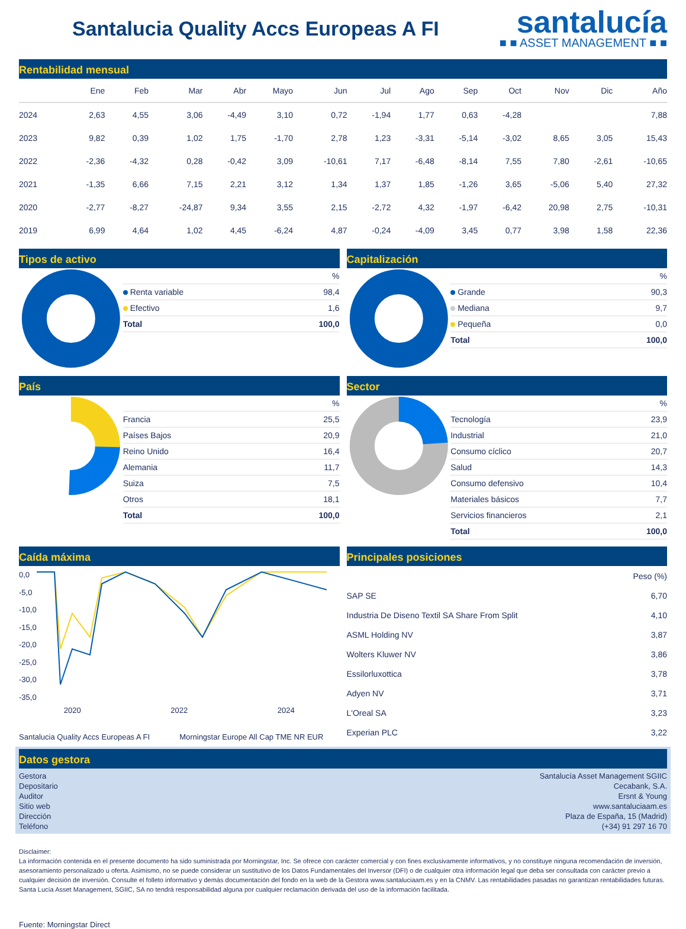Santalucia Quality Accs Europeas A FI
santalucía
■ ■ ASSET MANAGEMENT ■ ■
Rentabilidad mensual
| | Ene | Feb | Mar | Abr | Mayo | Jun | Jul | Ago | Sep | Oct | Nov | Dic | Año |
| --- | --- | --- | --- | --- | --- | --- | --- | --- | --- | --- | --- | --- | --- |
| 2024 | 2,63 | 4,55 | 3,06 | -4,49 | 3,10 | 0,72 | -1,94 | 1,77 | 0,63 | -4,28 | | | 7,88 |
| 2023 | 9,82 | 0,39 | 1,02 | 1,75 | -1,70 | 2,78 | 1,23 | -3,31 | -5,14 | -3,02 | 8,65 | 3,05 | 15,43 |
| 2022 | -2,36 | -4,32 | 0,28 | -0,42 | 3,09 | -10,61 | 7,17 | -6,48 | -8,14 | 7,55 | 7,80 | -2,61 | -10,65 |
| 2021 | -1,35 | 6,66 | 7,15 | 2,21 | 3,12 | 1,34 | 1,37 | 1,85 | -1,26 | 3,65 | -5,06 | 5,40 | 27,32 |
| 2020 | -2,77 | -8,27 | -24,87 | 9,34 | 3,55 | 2,15 | -2,72 | 4,32 | -1,97 | -6,42 | 20,98 | 2,75 | -10,31 |
| 2019 | 6,99 | 4,64 | 1,02 | 4,45 | -6,24 | 4,87 | -0,24 | -4,09 | 3,45 | 0,77 | 3,98 | 1,58 | 22,36 |
Tipos de activo
| | % |
| Renta variable | 98,4 |
| Efectivo | 1,6 |
| Total | 100,0 |
Capitalización
| | % |
| Grande | 90,3 |
| Mediana | 9,7 |
| Pequeña | 0,0 |
| Total | 100,0 |
País
| | % |
| Francia | 25,5 |
| Países Bajos | 20,9 |
| Reino Unido | 16,4 |
| Alemania | 11,7 |
| Suiza | 7,5 |
| Otros | 18,1 |
| Total | 100,0 |
Sector
| | % |
| Tecnología | 23,9 |
| Industrial | 21,0 |
| Consumo cíclico | 20,7 |
| Salud | 14,3 |
| Consumo defensivo | 10,4 |
| Materiales básicos | 7,7 |
| Servicios financieros | 2,1 |
| Total | 100,0 |
Caída máxima
0,0
-5,0
-10,0
-15,0
-20,0
-25,0
-30,0
-35,0
2020 2022 2024
Santalucia Quality Accs Europeas A FI Morningstar Europe All Cap TME NR EUR
Principales posiciones
| | Peso (%) |
| SAP SE | 6,70 |
| Industria De Diseno Textil SA Share From Split | 4,10 |
| ASML Holding NV | 3,87 |
| Wolters Kluwer NV | 3,86 |
| Essilorluxottica | 3,78 |
| Adyen NV | 3,71 |
| L'Oreal SA | 3,23 |
| Experian PLC | 3,22 |
Datos gestora
| Gestora | Santalucía Asset Management SGIIC |
| Depositario | Cecabank, S.A. |
| Auditor | Ersnt & Young |
| Sitio web | www.santaluciaam.es |
| Dirección | Plaza de España, 15 (Madrid) |
| Teléfono | (+34) 91 297 16 70 |
Disclaimer:
La información contenida en el presente documento ha sido suministrada por Morningstar, Inc. Se ofrece con carácter comercial y con fines exclusivamente informativos, y no constituye ninguna recomendación de inversión, asesoramiento personalizado u oferta. Asimismo, no se puede considerar un sustitutivo de los Datos Fundamentales del Inversor (DFI) o de cualquier otra información legal que deba ser consultada con carácter previo a cualquier decisión de inversión. Consulte el folleto informativo y demás documentación del fondo en la web de la Gestora www.santaluciaam.es y en la CNMV. Las rentabilidades pasadas no garantizan rentabilidades futuras. Santa Lucía Asset Management, SGIIC, SA no tendrá responsabilidad alguna por cualquier reclamación derivada del uso de la información facilitada.
Fuente: Morningstar Direct